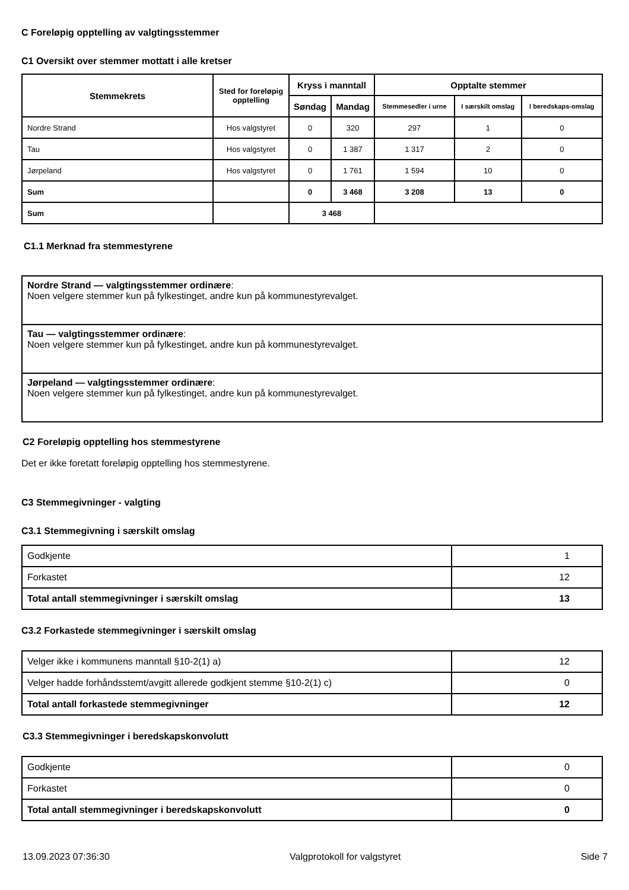C Foreløpig opptelling av valgtingsstemmer
C1 Oversikt over stemmer mottatt i alle kretser
| Stemmekrets | Sted for foreløpig opptelling | Kryss i manntall | | Opptalte stemmer | | |
| --- | --- | --- | --- | --- | --- | --- |
| | | Søndag | Mandag | Stemmesedler i urne | I særskilt omslag | I beredskaps-omslag |
| Nordre Strand | Hos valgstyret | 0 | 320 | 297 | 1 | 0 |
| Tau | Hos valgstyret | 0 | 1 387 | 1 317 | 2 | 0 |
| Jørpeland | Hos valgstyret | 0 | 1 761 | 1 594 | 10 | 0 |
| Sum | | 0 | 3 468 | 3 208 | 13 | 0 |
| Sum | | 3 468 | | | | |
C1.1 Merknad fra stemmestyrene
| Nordre Strand — valgtingsstemmer ordinære : Noen velgere stemmer kun på fylkestinget, andre kun på kommunestyrevalget. |
| Tau — valgtingsstemmer ordinære : Noen velgere stemmer kun på fylkestinget, andre kun på kommunestyrevalget. |
| Jørpeland — valgtingsstemmer ordinære : Noen velgere stemmer kun på fylkestinget, andre kun på kommunestyrevalget. |
C2 Foreløpig opptelling hos stemmestyrene
Det er ikke foretatt foreløpig opptelling hos stemmestyrene.
C3 Stemmegivninger - valgting
C3.1 Stemmegivning i særskilt omslag
| Godkjente | 1 |
| Forkastet | 12 |
| Total antall stemmegivninger i særskilt omslag | 13 |
C3.2 Forkastede stemmegivninger i særskilt omslag
| Velger ikke i kommunens manntall §10-2(1) a) | 12 |
| Velger hadde forhåndsstemt/avgitt allerede godkjent stemme §10-2(1) c) | 0 |
| Total antall forkastede stemmegivninger | 12 |
C3.3 Stemmegivninger i beredskapskonvolutt
| Godkjente | 0 |
| Forkastet | 0 |
| Total antall stemmegivninger i beredskapskonvolutt | 0 |
13.09.2023 07:36:30 Valgprotokoll for valgstyret Side 7